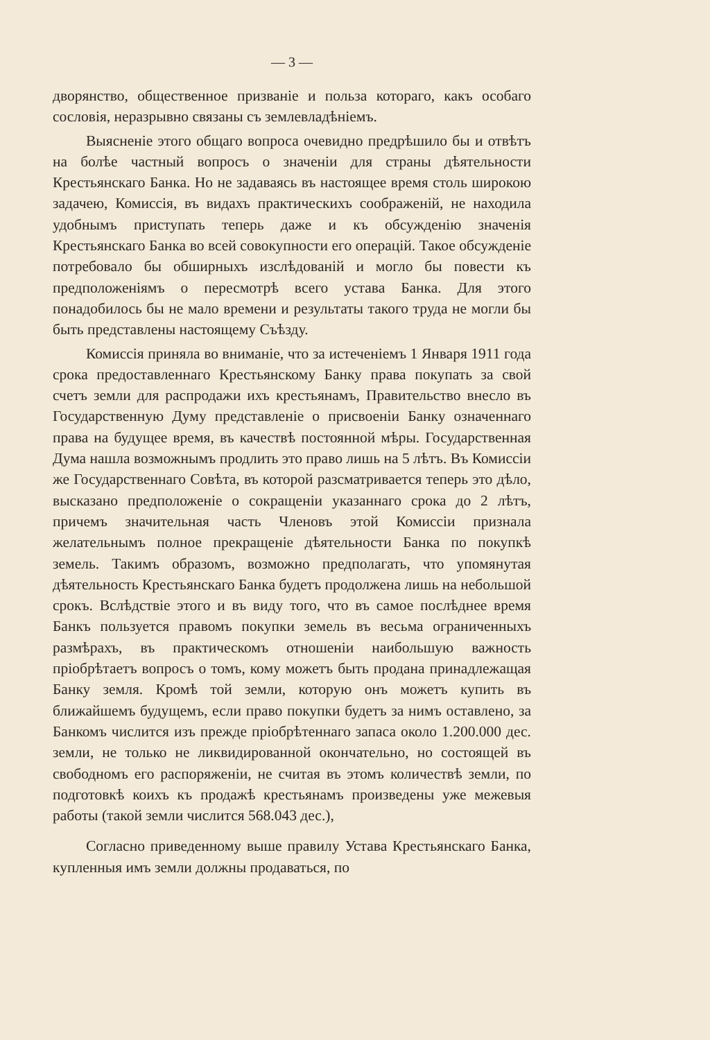— 3 —
дворянство, общественное призванiе и польза котораго, какъ особаго сословiя, неразрывно связаны съ землевладѣнiемъ.
Выясненiе этого общаго вопроса очевидно предрѣшило бы и отвѣтъ на болѣе частный вопросъ о значенiи для страны дѣятельности Крестьянскаго Банка. Но не задаваясь въ настоящее время столь широкою задачею, Комиссiя, въ видахъ практическихъ соображенiй, не находила удобнымъ приступать теперь даже и къ обсужденiю значенiя Крестьянскаго Банка во всей совокупности его операцiй. Такое обсужденiе потребовало бы обширныхъ изслѣдованiй и могло бы повести къ предположенiямъ о пересмотрѣ всего устава Банка. Для этого понадобилось бы не мало времени и результаты такого труда не могли бы быть представлены настоящему Съѣзду.
Комиссiя приняла во вниманiе, что за истеченiемъ 1 Января 1911 года срока предоставленнаго Крестьянскому Банку права покупать за свой счетъ земли для распродажи ихъ крестьянамъ, Правительство внесло въ Государственную Думу представленiе о присвоенiи Банку означеннаго права на будущее время, въ качествѣ постоянной мѣры. Государственная Дума нашла возможнымъ продлить это право лишь на 5 лѣтъ. Въ Комиссiи же Государственнаго Совѣта, въ которой разсматривается теперь это дѣло, высказано предположенiе о сокращенiи указаннаго срока до 2 лѣтъ, причемъ значительная часть Членовъ этой Комиссiи признала желательнымъ полное прекращенiе дѣятельности Банка по покупкѣ земель. Такимъ образомъ, возможно предполагать, что упомянутая дѣятельность Крестьянскаго Банка будетъ продолжена лишь на небольшой срокъ. Вслѣдствiе этого и въ виду того, что въ самое послѣднее время Банкъ пользуется правомъ покупки земель въ весьма ограниченныхъ размѣрахъ, въ практическомъ отношенiи наибольшую важность прiобрѣтаетъ вопросъ о томъ, кому можетъ быть продана принадлежащая Банку земля. Кромѣ той земли, которую онъ можетъ купить въ ближайшемъ будущемъ, если право покупки будетъ за нимъ оставлено, за Банкомъ числится изъ прежде прiобрѣтеннаго запаса около 1.200.000 дес. земли, не только не ликвидированной окончательно, но состоящей въ свободномъ его распоряженiи, не считая въ этомъ количествѣ земли, по подготовкѣ коихъ къ продажѣ крестьянамъ произведены уже межевыя работы (такой земли числится 568.043 дес.),
Согласно приведенному выше правилу Устава Крестьянскаго Банка, купленныя имъ земли должны продаваться, по